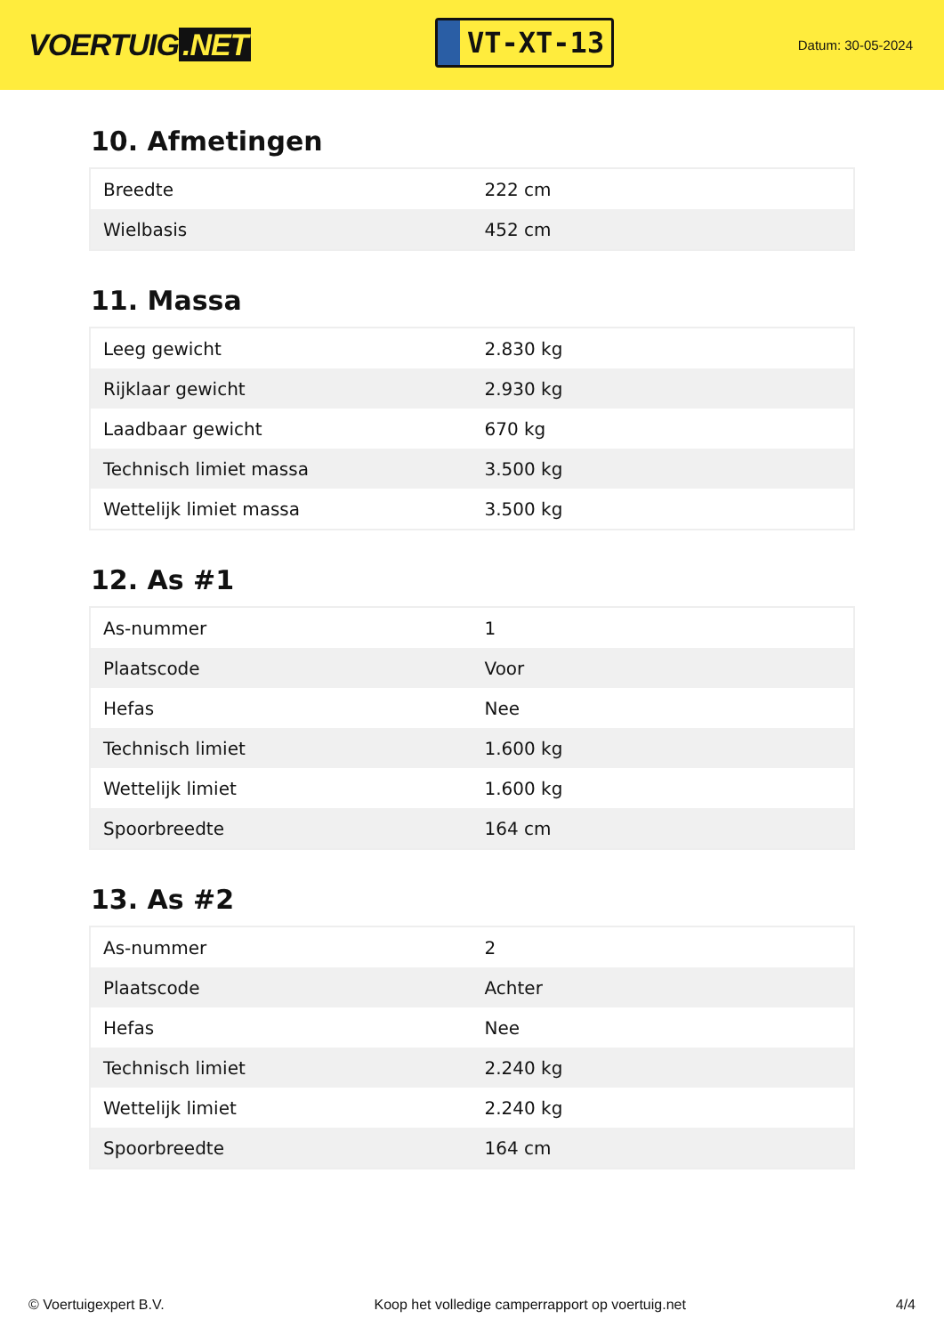VOERTUIG.NET
VT-XT-13
Datum: 30-05-2024
10. Afmetingen
| Breedte | 222 cm |
| Wielbasis | 452 cm |
11. Massa
| Leeg gewicht | 2.830 kg |
| Rijklaar gewicht | 2.930 kg |
| Laadbaar gewicht | 670 kg |
| Technisch limiet massa | 3.500 kg |
| Wettelijk limiet massa | 3.500 kg |
12. As #1
| As-nummer | 1 |
| Plaatscode | Voor |
| Hefas | Nee |
| Technisch limiet | 1.600 kg |
| Wettelijk limiet | 1.600 kg |
| Spoorbreedte | 164 cm |
13. As #2
| As-nummer | 2 |
| Plaatscode | Achter |
| Hefas | Nee |
| Technisch limiet | 2.240 kg |
| Wettelijk limiet | 2.240 kg |
| Spoorbreedte | 164 cm |
© Voertuigexpert B.V. Koop het volledige camperrapport op voertuig.net 4/4